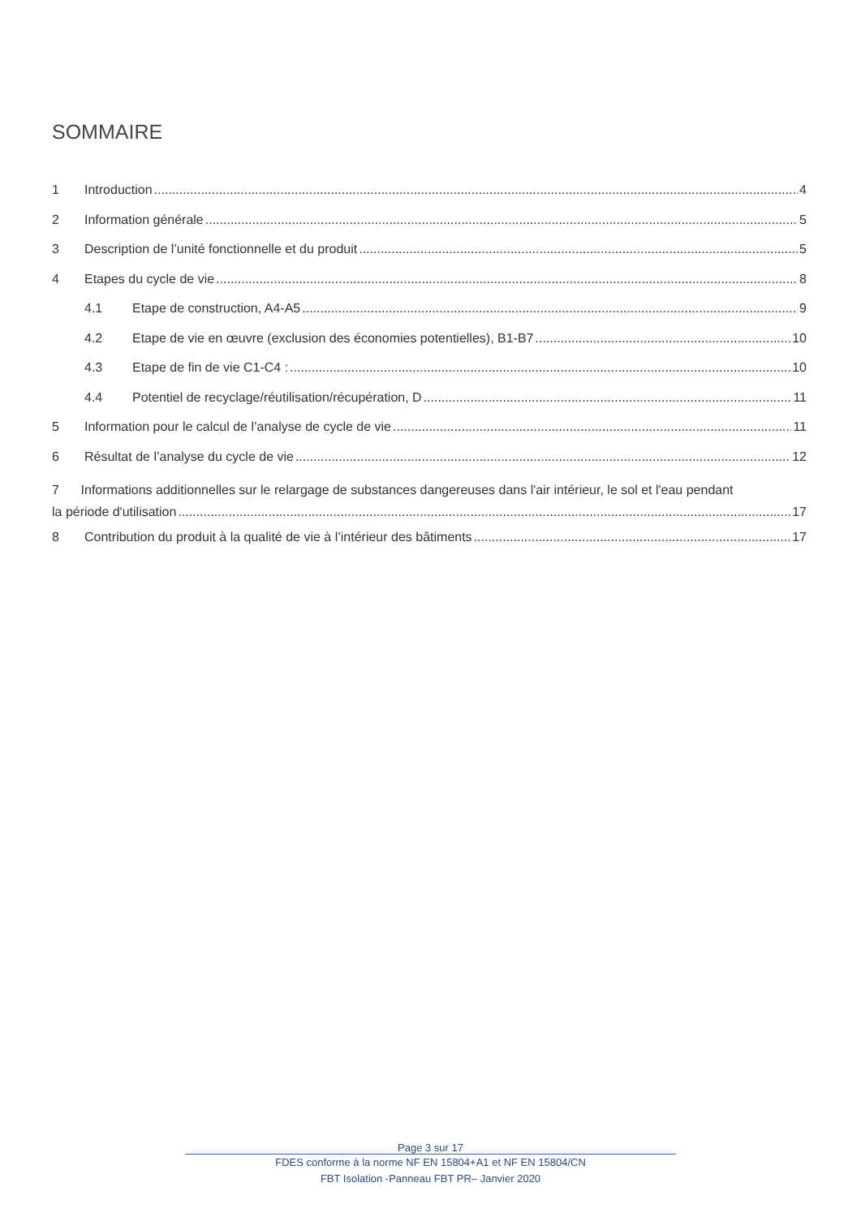SOMMAIRE
1 Introduction 4
2 Information générale 5
3 Description de l’unité fonctionnelle et du produit 5
4 Etapes du cycle de vie 8
4.1 Etape de construction, A4-A5 9
4.2 Etape de vie en œuvre (exclusion des économies potentielles), B1-B7 10
4.3 Etape de fin de vie C1-C4 : 10
4.4 Potentiel de recyclage/réutilisation/récupération, D 11
5 Information pour le calcul de l’analyse de cycle de vie 11
6 Résultat de l’analyse du cycle de vie 12
7 Informations additionnelles sur le relargage de substances dangereuses dans l'air intérieur, le sol et l'eau pendant
la période d'utilisation 17
8 Contribution du produit à la qualité de vie à l’intérieur des bâtiments 17
Page 3 sur 17
FDES conforme à la norme NF EN 15804+A1 et NF EN 15804/CN
FBT Isolation -Panneau FBT PR– Janvier 2020